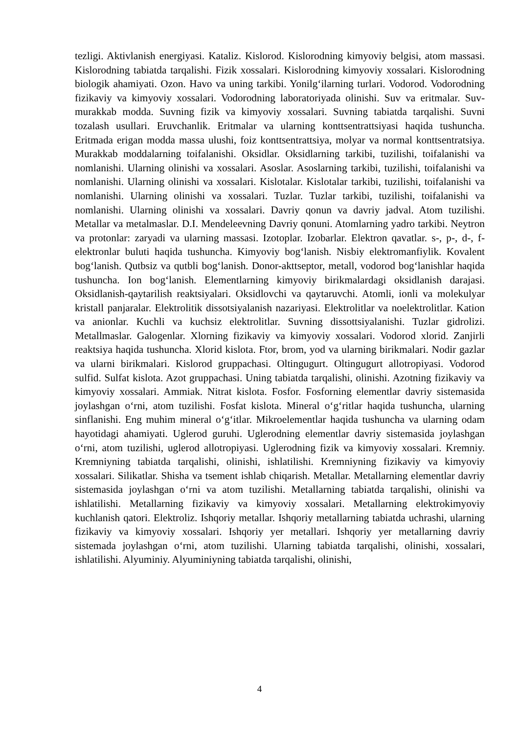tezligi. Aktivlanish energiyasi. Kataliz. Kislorod. Kislorodning kimyoviy belgisi, atom massasi. Kislorodning tabiatda tarqalishi. Fizik xossalari. Kislorodning kimyoviy xossalari. Kislorodning biologik ahamiyati. Ozon. Havo va uning tarkibi. Yonilg‘ilarning turlari. Vodorod. Vodorodning fizikaviy va kimyoviy xossalari. Vodorodning laboratoriyada olinishi. Suv va eritmalar. Suv-murakkab modda. Suvning fizik va kimyoviy xossalari. Suvning tabiatda tarqalishi. Suvni tozalash usullari. Eruvchanlik. Eritmalar va ularning konttsentrattsiyasi haqida tushuncha. Eritmada erigan modda massa ulushi, foiz konttsentrattsiya, molyar va normal konttsentratsiya. Murakkab moddalarning toifalanishi. Oksidlar. Oksidlarning tarkibi, tuzilishi, toifalanishi va nomlanishi. Ularning olinishi va xossalari. Asoslar. Asoslarning tarkibi, tuzilishi, toifalanishi va nomlanishi. Ularning olinishi va xossalari. Kislotalar. Kislotalar tarkibi, tuzilishi, toifalanishi va nomlanishi. Ularning olinishi va xossalari. Tuzlar. Tuzlar tarkibi, tuzilishi, toifalanishi va nomlanishi. Ularning olinishi va xossalari. Davriy qonun va davriy jadval. Atom tuzilishi. Metallar va metalmaslar. D.I. Mendeleevning Davriy qonuni. Atomlarning yadro tarkibi. Neytron va protonlar: zaryadi va ularning massasi. Izotoplar. Izobarlar. Elektron qavatlar. s-, p-, d-, f- elektronlar buluti haqida tushuncha. Kimyoviy bog‘lanish. Nisbiy elektromanfiylik. Kovalent bog‘lanish. Qutbsiz va qutbli bog‘lanish. Donor-akttseptor, metall, vodorod bog‘lanishlar haqida tushuncha. Ion bog‘lanish. Elementlarning kimyoviy birikmalardagi oksidlanish darajasi. Oksidlanish-qaytarilish reaktsiyalari. Oksidlovchi va qaytaruvchi. Atomli, ionli va molekulyar kristall panjaralar. Elektrolitik dissotsiyalanish nazariyasi. Elektrolitlar va noelektrolitlar. Kation va anionlar. Kuchli va kuchsiz elektrolitlar. Suvning dissottsiyalanishi. Tuzlar gidrolizi. Metallmaslar. Galogenlar. Xlorning fizikaviy va kimyoviy xossalari. Vodorod xlorid. Zanjirli reaktsiya haqida tushuncha. Xlorid kislota. Ftor, brom, yod va ularning birikmalari. Nodir gazlar va ularni birikmalari. Kislorod gruppachasi. Oltingugurt. Oltingugurt allotropiyasi. Vodorod sulfid. Sulfat kislota. Azot gruppachasi. Uning tabiatda tarqalishi, olinishi. Azotning fizikaviy va kimyoviy xossalari. Ammiak. Nitrat kislota. Fosfor. Fosforning elementlar davriy sistemasida joylashgan o‘rni, atom tuzilishi. Fosfat kislota. Mineral o‘g‘ritlar haqida tushuncha, ularning sinflanishi. Eng muhim mineral o‘g‘itlar. Mikroelementlar haqida tushuncha va ularning odam hayotidagi ahamiyati. Uglerod guruhi. Uglerodning elementlar davriy sistemasida joylashgan o‘rni, atom tuzilishi, uglerod allotropiyasi. Uglerodning fizik va kimyoviy xossalari. Kremniy. Kremniyning tabiatda tarqalishi, olinishi, ishlatilishi. Kremniyning fizikaviy va kimyoviy xossalari. Silikatlar. Shisha va tsement ishlab chiqarish. Metallar. Metallarning elementlar davriy sistemasida joylashgan o‘rni va atom tuzilishi. Metallarning tabiatda tarqalishi, olinishi va ishlatilishi. Metallarning fizikaviy va kimyoviy xossalari. Metallarning elektrokimyoviy kuchlanish qatori. Elektroliz. Ishqoriy metallar. Ishqoriy metallarning tabiatda uchrashi, ularning fizikaviy va kimyoviy xossalari. Ishqoriy yer metallari. Ishqoriy yer metallarning davriy sistemada joylashgan o‘rni, atom tuzilishi. Ularning tabiatda tarqalishi, olinishi, xossalari, ishlatilishi. Alyuminiy. Alyuminiyning tabiatda tarqalishi, olinishi,
4